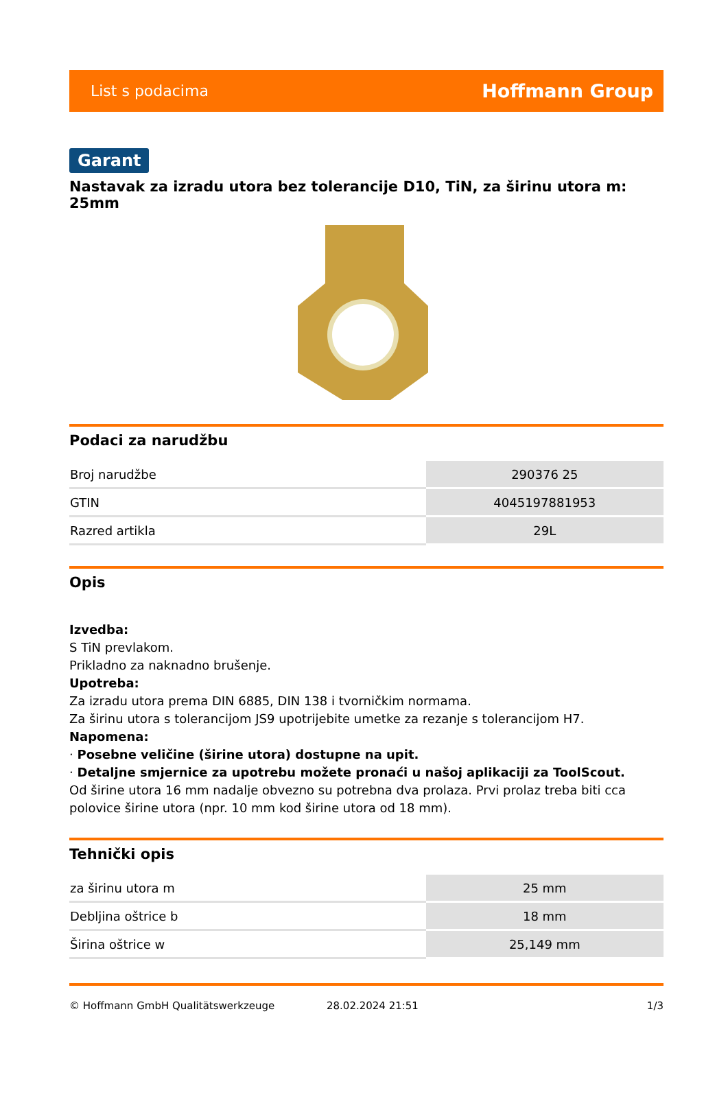List s podacima Hoffmann Group
Garant
Nastavak za izradu utora bez tolerancije D10, TiN, za širinu utora m: 25mm
Podaci za narudžbu
| Broj narudžbe | 290376 25 |
| GTIN | 4045197881953 |
| Razred artikla | 29L |
Opis
Izvedba:
S TiN prevlakom.
Prikladno za naknadno brušenje.
Upotreba:
Za izradu utora prema DIN 6885, DIN 138 i tvorničkim normama.
Za širinu utora s tolerancijom JS9 upotrijebite umetke za rezanje s tolerancijom H7.
Napomena:
· Posebne veličine (širine utora) dostupne na upit.
· Detaljne smjernice za upotrebu možete pronaći u našoj aplikaciji za ToolScout.
Od širine utora 16 mm nadalje obvezno su potrebna dva prolaza. Prvi prolaz treba biti cca polovice širine utora (npr. 10 mm kod širine utora od 18 mm).
Tehnički opis
| za širinu utora m | 25 mm |
| Debljina oštrice b | 18 mm |
| Širina oštrice w | 25,149 mm |
© Hoffmann GmbH Qualitätswerkzeuge 28.02.2024 21:51 1/3